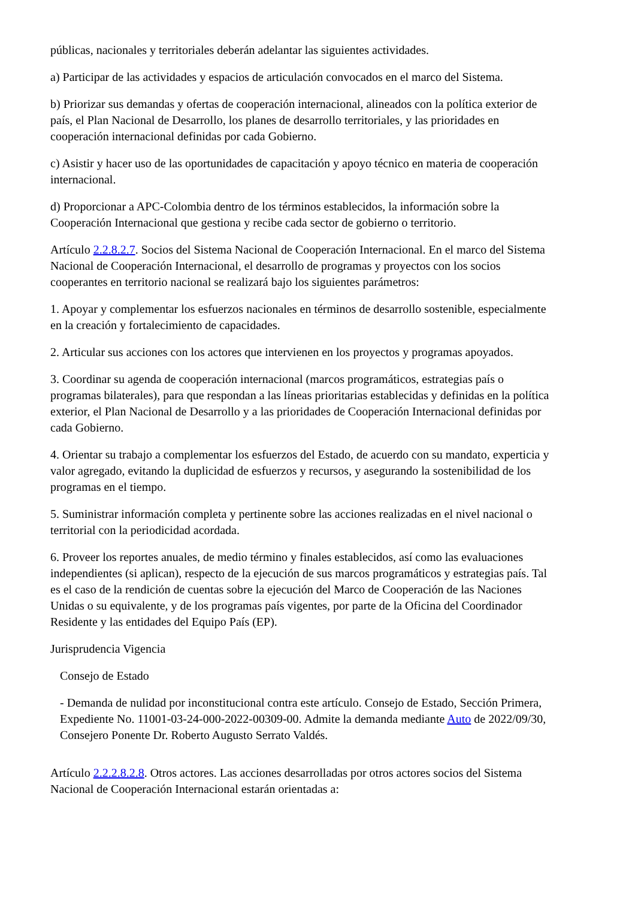públicas, nacionales y territoriales deberán adelantar las siguientes actividades.
a) Participar de las actividades y espacios de articulación convocados en el marco del Sistema.
b) Priorizar sus demandas y ofertas de cooperación internacional, alineados con la política exterior de país, el Plan Nacional de Desarrollo, los planes de desarrollo territoriales, y las prioridades en cooperación internacional definidas por cada Gobierno.
c) Asistir y hacer uso de las oportunidades de capacitación y apoyo técnico en materia de cooperación internacional.
d) Proporcionar a APC-Colombia dentro de los términos establecidos, la información sobre la Cooperación Internacional que gestiona y recibe cada sector de gobierno o territorio.
Artículo 2.2.8.2.7. Socios del Sistema Nacional de Cooperación Internacional. En el marco del Sistema Nacional de Cooperación Internacional, el desarrollo de programas y proyectos con los socios cooperantes en territorio nacional se realizará bajo los siguientes parámetros:
1. Apoyar y complementar los esfuerzos nacionales en términos de desarrollo sostenible, especialmente en la creación y fortalecimiento de capacidades.
2. Articular sus acciones con los actores que intervienen en los proyectos y programas apoyados.
3. Coordinar su agenda de cooperación internacional (marcos programáticos, estrategias país o programas bilaterales), para que respondan a las líneas prioritarias establecidas y definidas en la política exterior, el Plan Nacional de Desarrollo y a las prioridades de Cooperación Internacional definidas por cada Gobierno.
4. Orientar su trabajo a complementar los esfuerzos del Estado, de acuerdo con su mandato, experticia y valor agregado, evitando la duplicidad de esfuerzos y recursos, y asegurando la sostenibilidad de los programas en el tiempo.
5. Suministrar información completa y pertinente sobre las acciones realizadas en el nivel nacional o territorial con la periodicidad acordada.
6. Proveer los reportes anuales, de medio término y finales establecidos, así como las evaluaciones independientes (si aplican), respecto de la ejecución de sus marcos programáticos y estrategias país. Tal es el caso de la rendición de cuentas sobre la ejecución del Marco de Cooperación de las Naciones Unidas o su equivalente, y de los programas país vigentes, por parte de la Oficina del Coordinador Residente y las entidades del Equipo País (EP).
Jurisprudencia Vigencia
Consejo de Estado
- Demanda de nulidad por inconstitucional contra este artículo. Consejo de Estado, Sección Primera, Expediente No. 11001-03-24-000-2022-00309-00. Admite la demanda mediante Auto de 2022/09/30, Consejero Ponente Dr. Roberto Augusto Serrato Valdés.
Artículo 2.2.2.8.2.8. Otros actores. Las acciones desarrolladas por otros actores socios del Sistema Nacional de Cooperación Internacional estarán orientadas a: